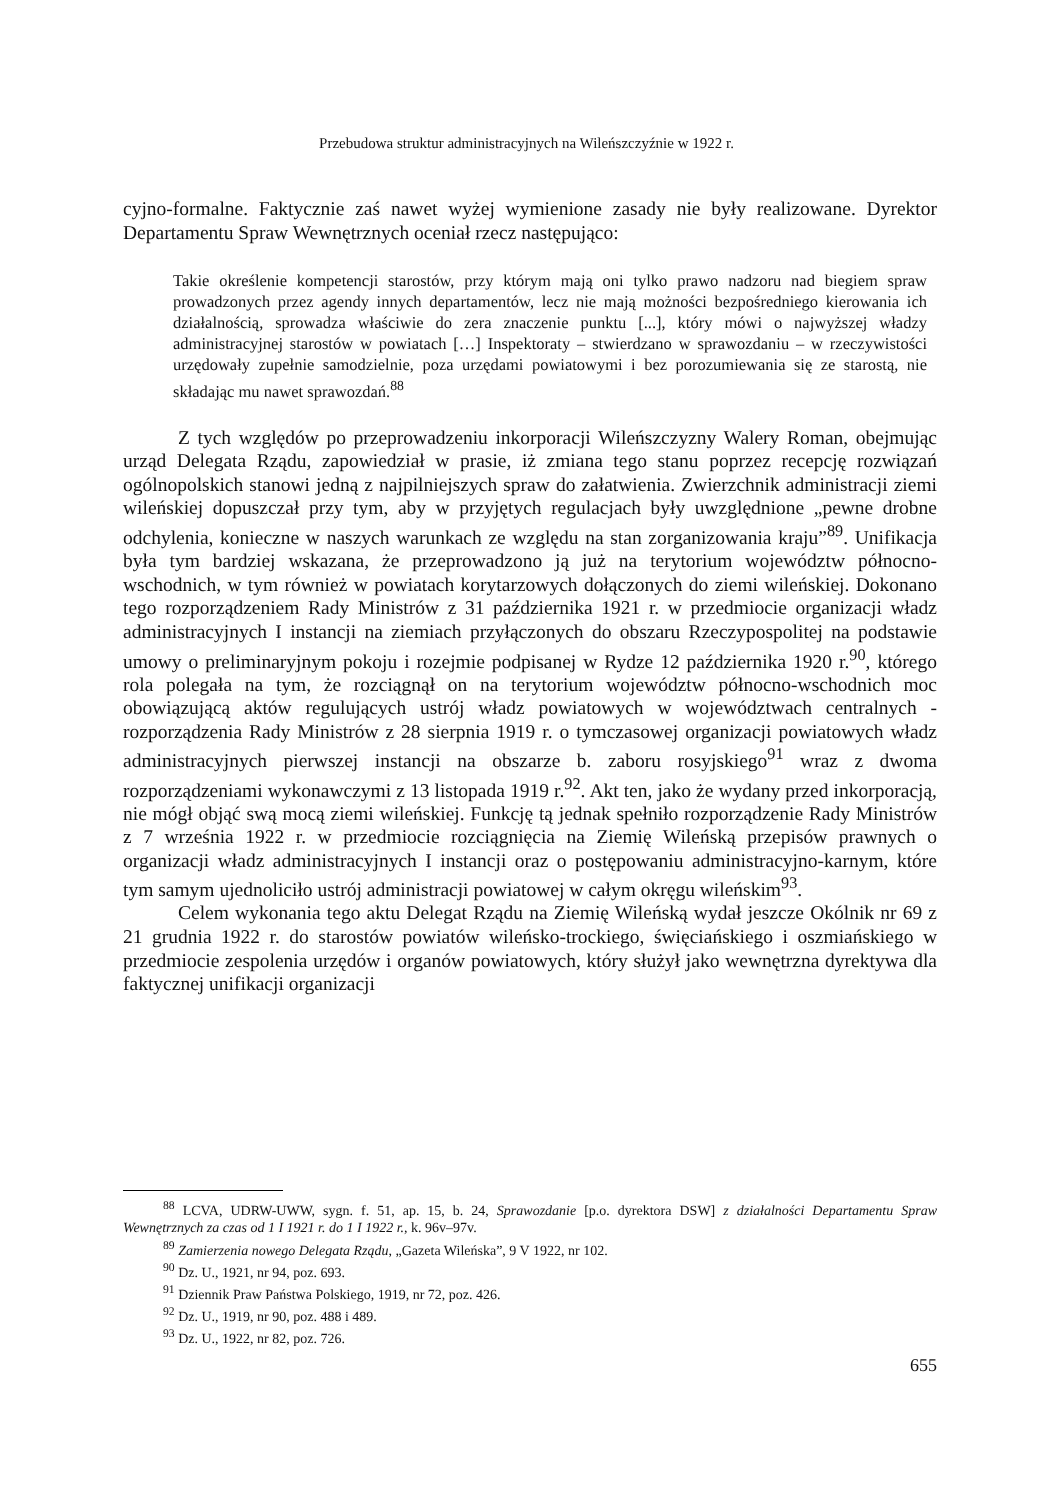Przebudowa struktur administracyjnych na Wileńszczyźnie w 1922 r.
cyjno-formalne. Faktycznie zaś nawet wyżej wymienione zasady nie były realizowane. Dyrektor Departamentu Spraw Wewnętrznych oceniał rzecz następująco:
Takie określenie kompetencji starostów, przy którym mają oni tylko prawo nadzoru nad biegiem spraw prowadzonych przez agendy innych departamentów, lecz nie mają możności bezpośredniego kierowania ich działalnością, sprowadza właściwie do zera znaczenie punktu [...], który mówi o najwyższej władzy administracyjnej starostów w powiatach […] Inspektoraty – stwierdzano w sprawozdaniu – w rzeczywistości urzędowały zupełnie samodzielnie, poza urzędami powiatowymi i bez porozumiewania się ze starostą, nie składając mu nawet sprawozdań.<sup>88</sup>
Z tych względów po przeprowadzeniu inkorporacji Wileńszczyzny Walery Roman, obejmując urząd Delegata Rządu, zapowiedział w prasie, iż zmiana tego stanu poprzez recepcję rozwiązań ogólnopolskich stanowi jedną z najpilniejszych spraw do załatwienia. Zwierzchnik administracji ziemi wileńskiej dopuszczał przy tym, aby w przyjętych regulacjach były uwzględnione „pewne drobne odchylenia, konieczne w naszych warunkach ze względu na stan zorganizowania kraju”<sup>89</sup>. Unifikacja była tym bardziej wskazana, że przeprowadzono ją już na terytorium województw północno-wschodnich, w tym również w powiatach korytarzowych dołączonych do ziemi wileńskiej. Dokonano tego rozporządzeniem Rady Ministrów z 31 października 1921 r. w przedmiocie organizacji władz administracyjnych I instancji na ziemiach przyłączonych do obszaru Rzeczypospolitej na podstawie umowy o preliminaryjnym pokoju i rozejmie podpisanej w Rydze 12 października 1920 r.<sup>90</sup>, którego rola polegała na tym, że rozciągnął on na terytorium województw północno-wschodnich moc obowiązującą aktów regulujących ustrój władz powiatowych w województwach centralnych - rozporządzenia Rady Ministrów z 28 sierpnia 1919 r. o tymczasowej organizacji powiatowych władz administracyjnych pierwszej instancji na obszarze b. zaboru rosyjskiego<sup>91</sup> wraz z dwoma rozporządzeniami wykonawczymi z 13 listopada 1919 r.<sup>92</sup>. Akt ten, jako że wydany przed inkorporacją, nie mógł objąć swą mocą ziemi wileńskiej. Funkcję tą jednak spełniło rozporządzenie Rady Ministrów z 7 września 1922 r. w przedmiocie rozciągnięcia na Ziemię Wileńską przepisów prawnych o organizacji władz administracyjnych I instancji oraz o postępowaniu administracyjno-karnym, które tym samym ujednoliciło ustrój administracji powiatowej w całym okręgu wileńskim<sup>93</sup>.
Celem wykonania tego aktu Delegat Rządu na Ziemię Wileńską wydał jeszcze Okólnik nr 69 z 21 grudnia 1922 r. do starostów powiatów wileńsko-trockiego, święciańskiego i oszmiańskiego w przedmiocie zespolenia urzędów i organów powiatowych, który służył jako wewnętrzna dyrektywa dla faktycznej unifikacji organizacji
<sup>88</sup> LCVA, UDRW-UWW, sygn. f. 51, ap. 15, b. 24, Sprawozdanie [p.o. dyrektora DSW] z działalności Departamentu Spraw Wewnętrznych za czas od 1 I 1921 r. do 1 I 1922 r., k. 96v–97v.
<sup>89</sup> Zamierzenia nowego Delegata Rządu, „Gazeta Wileńska”, 9 V 1922, nr 102.
<sup>90</sup> Dz. U., 1921, nr 94, poz. 693.
<sup>91</sup> Dziennik Praw Państwa Polskiego, 1919, nr 72, poz. 426.
<sup>92</sup> Dz. U., 1919, nr 90, poz. 488 i 489.
<sup>93</sup> Dz. U., 1922, nr 82, poz. 726.
655